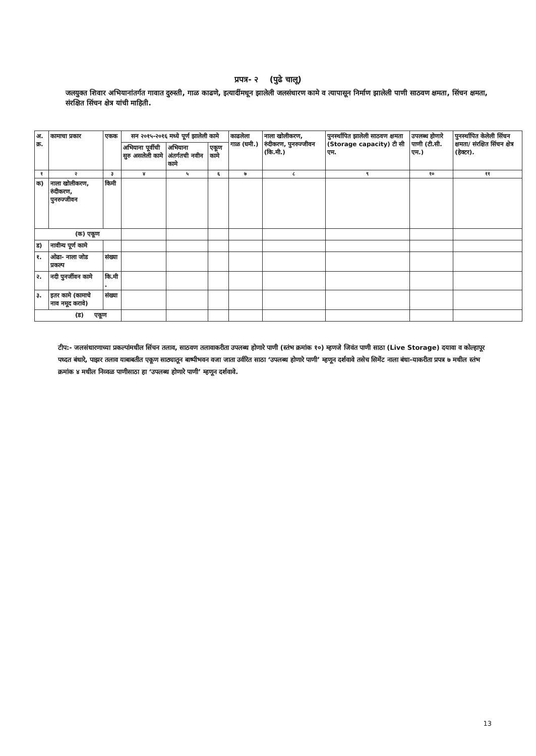प्रपत्र- २ (पुढे चालू)
जलयुक्त शिवार अभियानांतर्गत गावात दुरुस्ती, गाळ काढणे, इत्यादींमधून झालेली जलसंधारण कामे व त्यापासून निर्माण झालेली पाणी साठवण क्षमता, सिंचन क्षमता, संरक्षित सिंचन क्षेत्र यांची माहिती.
| अ. क्र. | कामाचा प्रकार | एकक | सन २०१५-२०१६ मध्ये पूर्ण झालेली कामे | | | काढलेला गाळ (घमी.) | नाला खोलीकरण, रुंदीकरण, पुनरुज्जीवन (कि.मी.) | पुनर्स्थापित झालेली साठवण क्षमता (Storage capacity) टी सी एम. | उपलब्ध होणारे पाणी (टी.सी. एम.) | पुनर्स्थापित केलेली सिंचन क्षमता/ संरक्षित सिंचन क्षेत्र (हेक्टर). |
| --- | --- | --- | --- | --- | --- | --- | --- | --- | --- | --- |
| | | | अभियाना पूर्वीची सुरु असलेली कामे | अभियाना अंतर्गतची नवीन कामे | एकूण कामे | | | | | |
| १ | २ | ३ | ४ | ५ | ६ | ७ | ८ | ९ | १० | ११ |
| क) | नाला खोलीकरण, रुंदीकरण, पुनरुज्जीवन | किमी | | | | | | | | |
| (क) एकूण | | | | | | | | | | |
| ड) | नावीन्य पूर्ण कामे | | | | | | | | | |
| १. | ओढा- नाला जोड प्रकल्प | संख्या | | | | | | | | |
| २. | नदी पुनर्जीवन कामे | कि.मी . | | | | | | | | |
| ३. | इतर कामे (कामाचे नाव नमूद करावे) | संख्या | | | | | | | | |
| (ड) एकूण | | | | | | | | | | |
टीप:- जलसंधारणाच्या प्रकल्पांमधील सिंचन तलाव, साठवण तलावाकरीता उपलब्ध होणारे पाणी (स्तंभ क्रमांक १०) म्हणजे जिवंत पाणी साठा (Live Storage) दयावा व कोल्हापूर पध्दत बंधारे, पाझर तलाव याबाबतीत एकूण साठ्यातून बाष्पीभवन वजा जाता उर्वरित साठा ‘उपलब्ध होणारे पाणी’ म्हणून दर्शवावे तसेच सिमेंट नाला बंधा-याकरीता प्रपत्र ७ मधील स्तंभ क्रमांक ४ मधील निव्वळ पाणीसाठा हा ‘उपलब्ध होणारे पाणी’ म्हणून दर्शवावे.
13